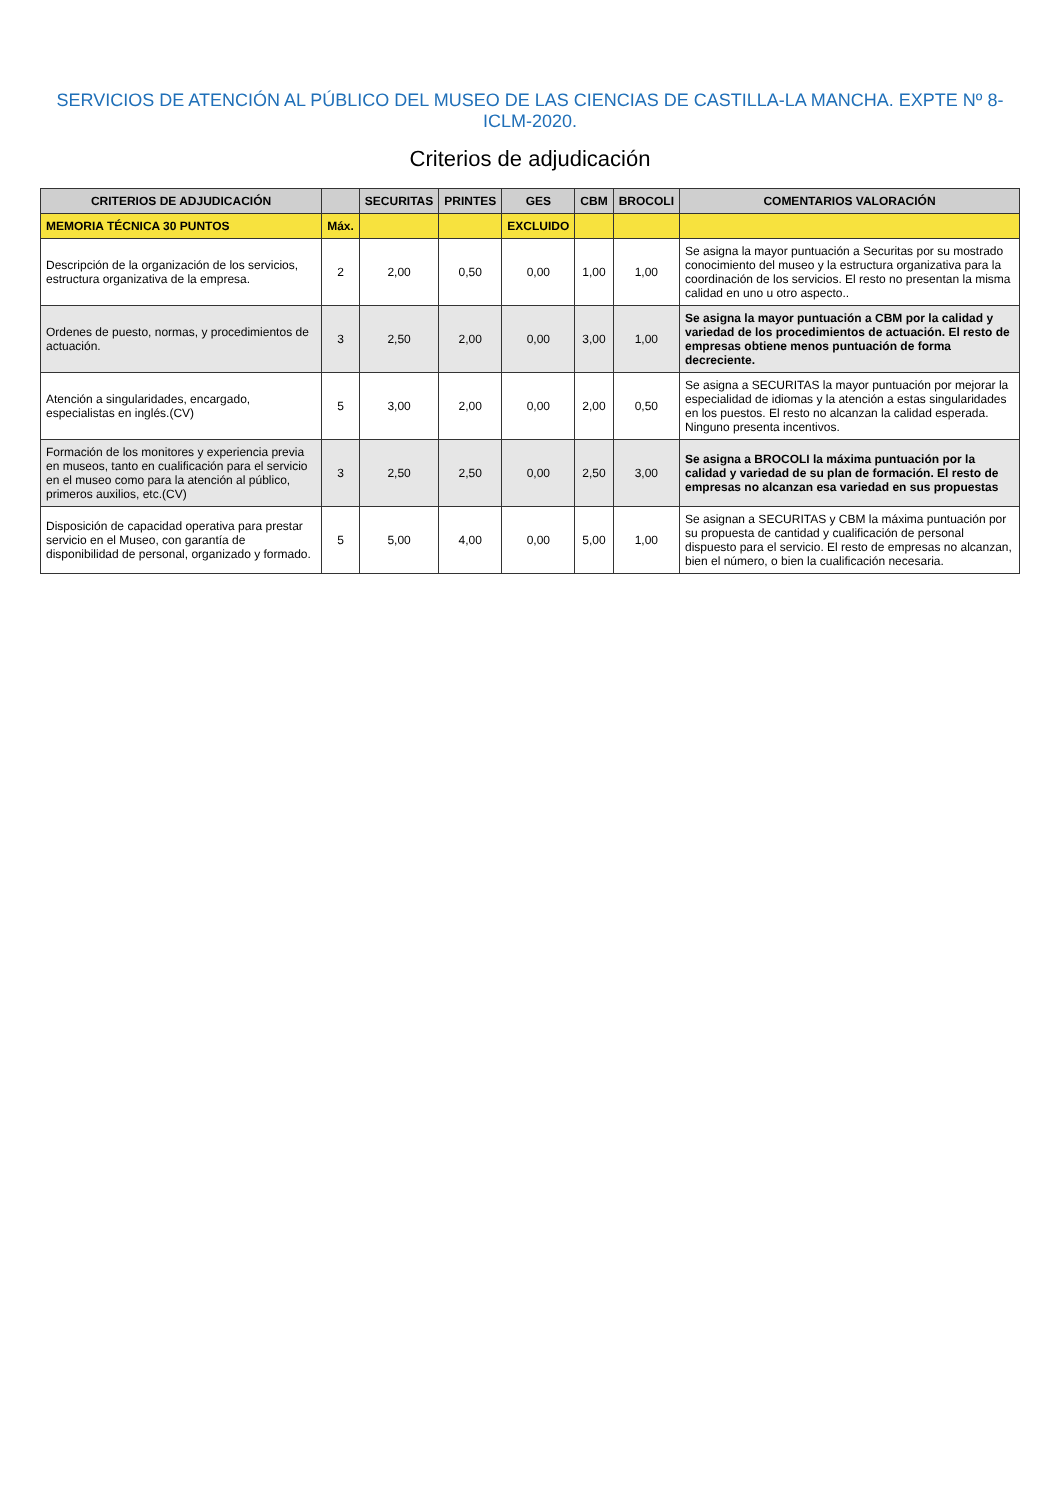SERVICIOS DE ATENCIÓN AL PÚBLICO DEL MUSEO DE LAS CIENCIAS DE CASTILLA-LA MANCHA. EXPTE Nº 8-ICLM-2020.
Criterios de adjudicación
| CRITERIOS DE ADJUDICACIÓN | | SECURITAS | PRINTES | GES | CBM | BROCOLI | COMENTARIOS VALORACIÓN |
| --- | --- | --- | --- | --- | --- | --- | --- |
| MEMORIA TÉCNICA 30 PUNTOS | Máx. | | | EXCLUIDO | | | |
| Descripción de la organización de los servicios, estructura organizativa de la empresa. | 2 | 2,00 | 0,50 | 0,00 | 1,00 | 1,00 | Se asigna la mayor puntuación a Securitas por su mostrado conocimiento del museo y la estructura organizativa para la coordinación de los servicios. El resto no presentan la misma calidad en uno u otro aspecto.. |
| Ordenes de puesto, normas, y procedimientos de actuación. | 3 | 2,50 | 2,00 | 0,00 | 3,00 | 1,00 | Se asigna la mayor puntuación a CBM por la calidad y variedad de los procedimientos de actuación. El resto de empresas obtiene menos puntuación de forma decreciente. |
| Atención a singularidades, encargado, especialistas en inglés.(CV) | 5 | 3,00 | 2,00 | 0,00 | 2,00 | 0,50 | Se asigna a SECURITAS la mayor puntuación por mejorar la especialidad de idiomas y la atención a estas singularidades en los puestos. El resto no alcanzan la calidad esperada. Ninguno presenta incentivos. |
| Formación de los monitores y experiencia previa en museos, tanto en cualificación para el servicio en el museo como para la atención al público, primeros auxilios, etc.(CV) | 3 | 2,50 | 2,50 | 0,00 | 2,50 | 3,00 | Se asigna a BROCOLI la máxima puntuación por la calidad y variedad de su plan de formación. El resto de empresas no alcanzan esa variedad en sus propuestas |
| Disposición de capacidad operativa para prestar servicio en el Museo, con garantía de disponibilidad de personal, organizado y formado. | 5 | 5,00 | 4,00 | 0,00 | 5,00 | 1,00 | Se asignan a SECURITAS y CBM la máxima puntuación por su propuesta de cantidad y cualificación de personal dispuesto para el servicio. El resto de empresas no alcanzan, bien el número, o bien la cualificación necesaria. |